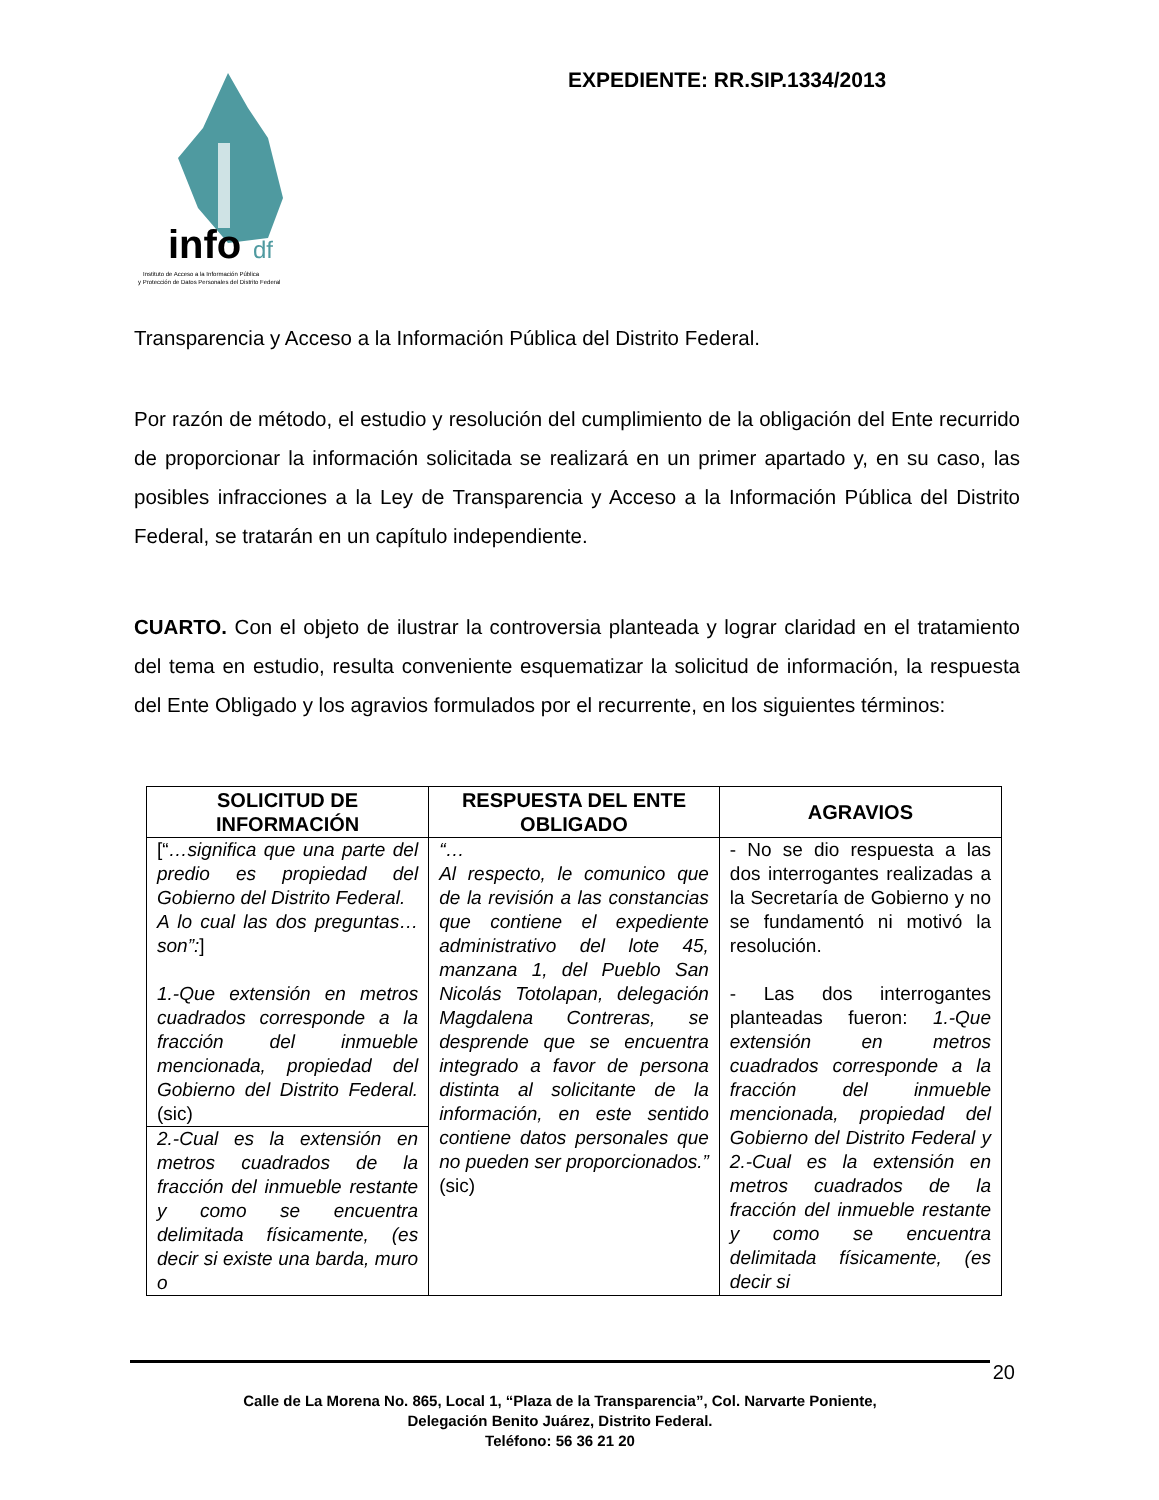info
df
Instituto de Acceso a la Información Pública
y Protección de Datos Personales del Distrito Federal
EXPEDIENTE: RR.SIP.1334/2013
Transparencia y Acceso a la Información Pública del Distrito Federal.
Por razón de método, el estudio y resolución del cumplimiento de la obligación del Ente recurrido de proporcionar la información solicitada se realizará en un primer apartado y, en su caso, las posibles infracciones a la Ley de Transparencia y Acceso a la Información Pública del Distrito Federal, se tratarán en un capítulo independiente.
CUARTO. Con el objeto de ilustrar la controversia planteada y lograr claridad en el tratamiento del tema en estudio, resulta conveniente esquematizar la solicitud de información, la respuesta del Ente Obligado y los agravios formulados por el recurrente, en los siguientes términos:
| SOLICITUD DE INFORMACIÓN | RESPUESTA DEL ENTE OBLIGADO | AGRAVIOS |
| --- | --- | --- |
| [“ …significa que una parte del predio es propiedad del Gobierno del Distrito Federal. A lo cual las dos preguntas… son”: ] 1.-Que extensión en metros cuadrados corresponde a la fracción del inmueble mencionada, propiedad del Gobierno del Distrito Federal. (sic) 2.-Cual es la extensión en metros cuadrados de la fracción del inmueble restante y como se encuentra delimitada físicamente, (es decir si existe una barda, muro o | “… Al respecto, le comunico que de la revisión a las constancias que contiene el expediente administrativo del lote 45, manzana 1, del Pueblo San Nicolás Totolapan, delegación Magdalena Contreras, se desprende que se encuentra integrado a favor de persona distinta al solicitante de la información, en este sentido contiene datos personales que no pueden ser proporcionados.” (sic) | - No se dio respuesta a las dos interrogantes realizadas a la Secretaría de Gobierno y no se fundamentó ni motivó la resolución. - Las dos interrogantes planteadas fueron: 1.-Que extensión en metros cuadrados corresponde a la fracción del inmueble mencionada, propiedad del Gobierno del Distrito Federal y 2.-Cual es la extensión en metros cuadrados de la fracción del inmueble restante y como se encuentra delimitada físicamente, (es decir si |
20
Calle de La Morena No. 865, Local 1, “Plaza de la Transparencia”, Col. Narvarte Poniente,
Delegación Benito Juárez, Distrito Federal.
Teléfono: 56 36 21 20